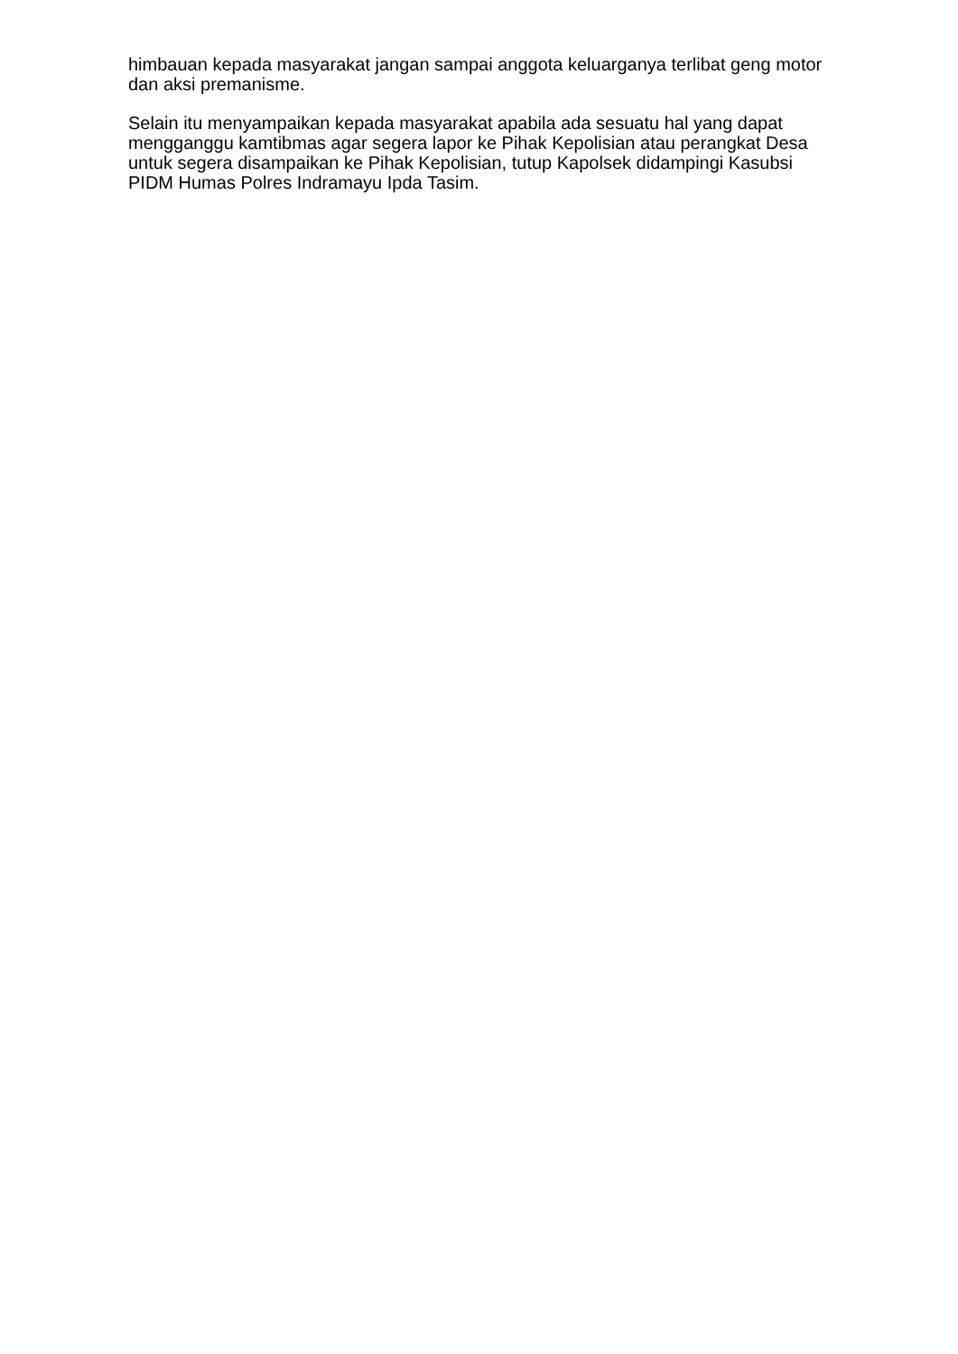himbauan kepada masyarakat jangan sampai anggota keluarganya terlibat geng motor dan aksi premanisme.
Selain itu menyampaikan kepada masyarakat apabila ada sesuatu hal yang dapat mengganggu kamtibmas agar segera lapor ke Pihak Kepolisian atau perangkat Desa untuk segera disampaikan ke Pihak Kepolisian, tutup Kapolsek didampingi Kasubsi PIDM Humas Polres Indramayu Ipda Tasim.